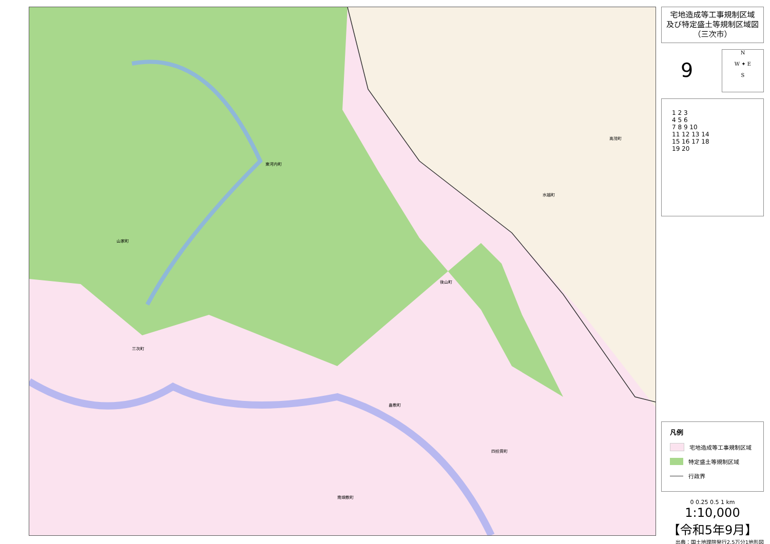三次町
後山町
水越町
東河内町
畠敷町
四拾貫町
南畑敷町
山家町
高茂町
宅地造成等工事規制区域
及び特定盛土等規制区域図
（三次市）
9
N
W ✦ E
S
1 2 3
4 5 6
7 8 9 10
11 12 13 14
15 16 17 18
19 20
凡例
宅地造成等工事規制区域
特定盛土等規制区域
行政界
0 0.25 0.5 1 km
1:10,000
【令和5年9月】
出典：国土地理院発行2.5万分1地形図